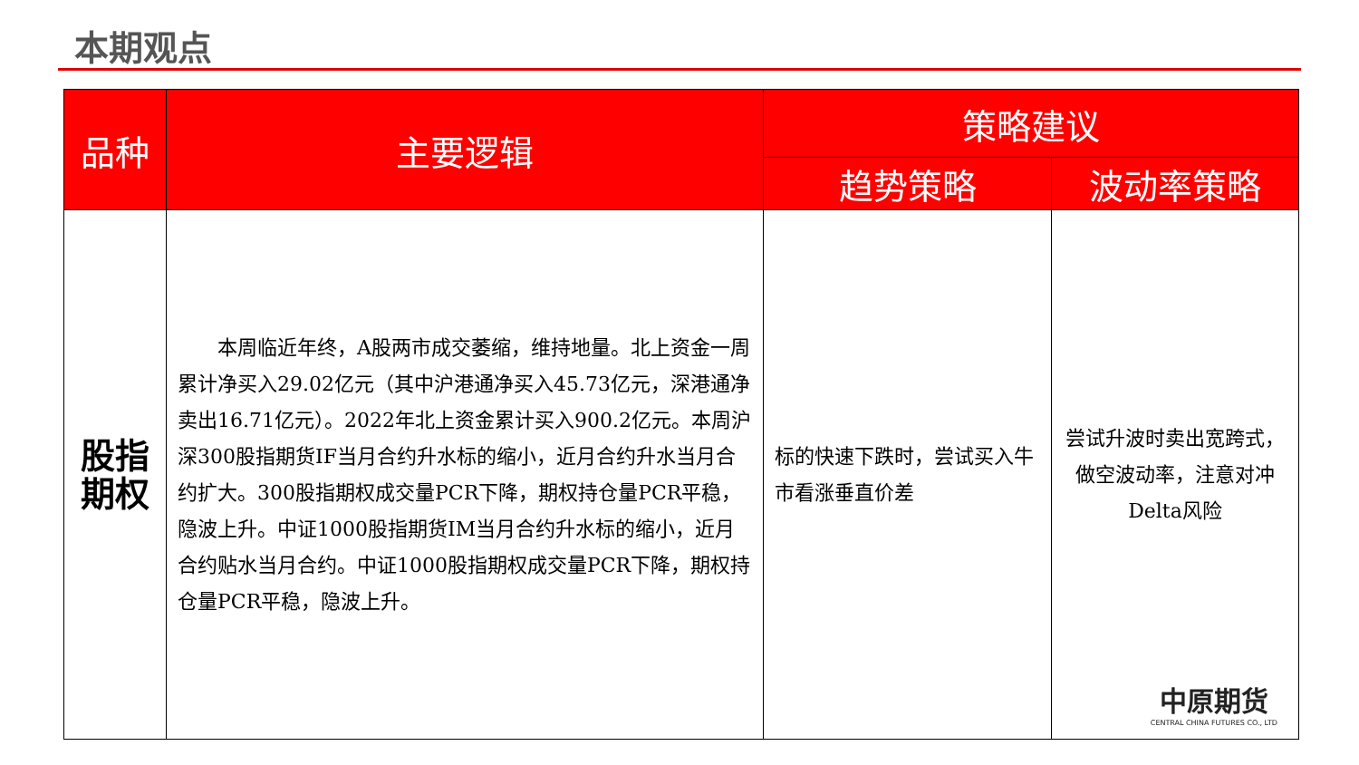本期观点
| 品种 | 主要逻辑 | 策略建议 | |
| --- | --- | --- | --- |
| | | 趋势策略 | 波动率策略 |
| 股指 期权 | 本周临近年终，A股两市成交萎缩，维持地量。北上资金一周累计净买入29.02亿元（其中沪港通净买入45.73亿元，深港通净卖出16.71亿元）。2022年北上资金累计买入900.2亿元。本周沪深300股指期货IF当月合约升水标的缩小，近月合约升水当月合约扩大。300股指期权成交量PCR下降，期权持仓量PCR平稳，隐波上升。中证1000股指期货IM当月合约升水标的缩小，近月合约贴水当月合约。中证1000股指期权成交量PCR下降，期权持仓量PCR平稳，隐波上升。 | 标的快速下跌时，尝试买入牛市看涨垂直价差 | 尝试升波时卖出宽跨式，做空波动率，注意对冲Delta风险 |
中原期货
CENTRAL CHINA FUTURES CO., LTD